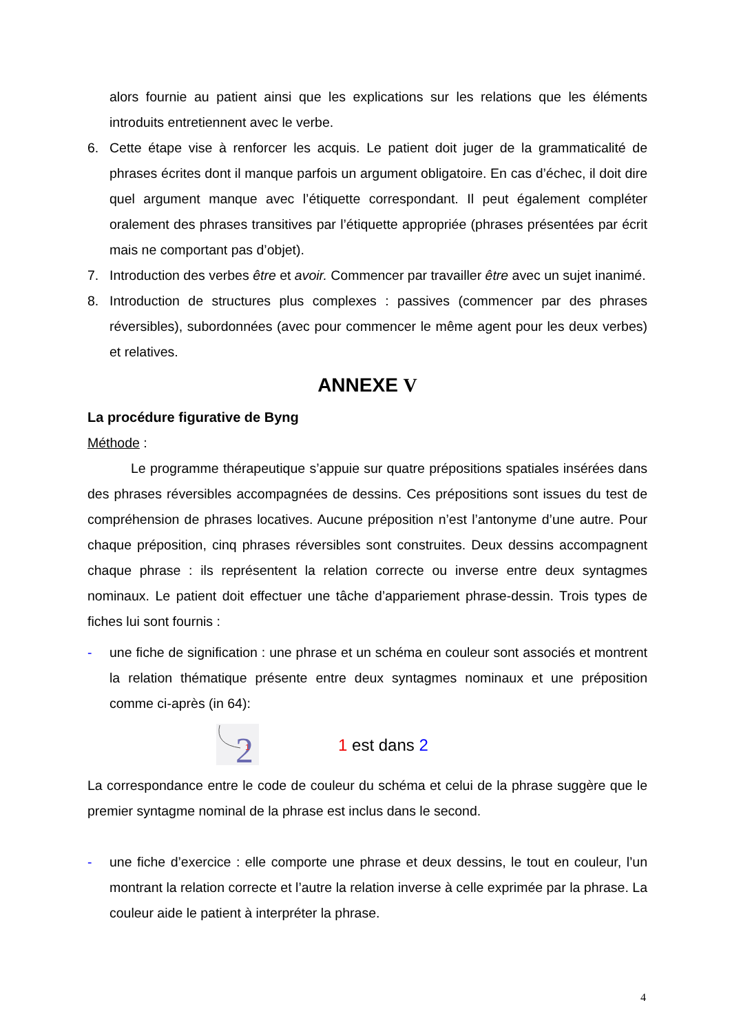alors fournie au patient ainsi que les explications sur les relations que les éléments introduits entretiennent avec le verbe.
6. Cette étape vise à renforcer les acquis. Le patient doit juger de la grammaticalité de phrases écrites dont il manque parfois un argument obligatoire. En cas d’échec, il doit dire quel argument manque avec l’étiquette correspondant. Il peut également compléter oralement des phrases transitives par l’étiquette appropriée (phrases présentées par écrit mais ne comportant pas d’objet).
7. Introduction des verbes être et avoir. Commencer par travailler être avec un sujet inanimé.
8. Introduction de structures plus complexes : passives (commencer par des phrases réversibles), subordonnées (avec pour commencer le même agent pour les deux verbes) et relatives.
ANNEXE V
La procédure figurative de Byng
Méthode :
Le programme thérapeutique s’appuie sur quatre prépositions spatiales insérées dans des phrases réversibles accompagnées de dessins. Ces prépositions sont issues du test de compréhension de phrases locatives. Aucune préposition n’est l’antonyme d’une autre. Pour chaque préposition, cinq phrases réversibles sont construites. Deux dessins accompagnent chaque phrase : ils représentent la relation correcte ou inverse entre deux syntagmes nominaux. Le patient doit effectuer une tâche d’appariement phrase-dessin. Trois types de fiches lui sont fournis :
- une fiche de signification : une phrase et un schéma en couleur sont associés et montrent la relation thématique présente entre deux syntagmes nominaux et une préposition comme ci-après (in 64):
2
1
1 est dans 2
La correspondance entre le code de couleur du schéma et celui de la phrase suggère que le premier syntagme nominal de la phrase est inclus dans le second.
- une fiche d’exercice : elle comporte une phrase et deux dessins, le tout en couleur, l’un montrant la relation correcte et l’autre la relation inverse à celle exprimée par la phrase. La couleur aide le patient à interpréter la phrase.
4